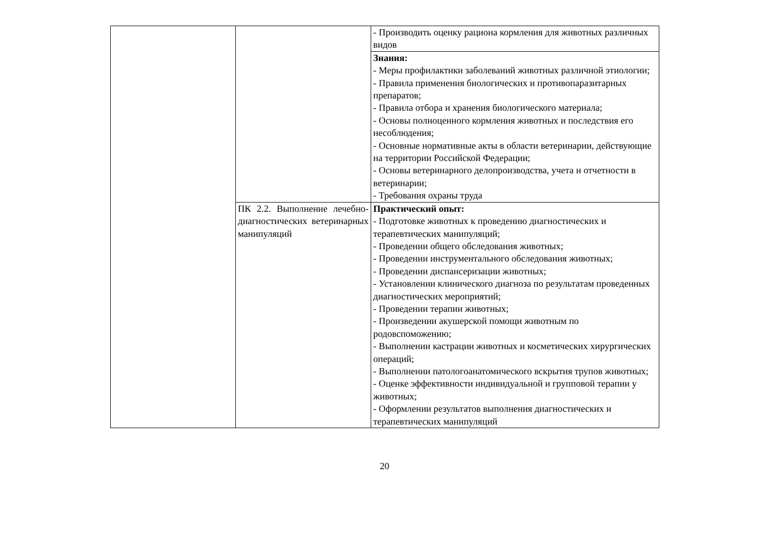| | | - Производить оценку рациона кормления для животных различных видов |
| | | Знания: - Меры профилактики заболеваний животных различной этиологии; - Правила применения биологических и противопаразитарных препаратов; - Правила отбора и хранения биологического материала; - Основы полноценного кормления животных и последствия его несоблюдения; - Основные нормативные акты в области ветеринарии, действующие на территории Российской Федерации; - Основы ветеринарного делопроизводства, учета и отчетности в ветеринарии; - Требования охраны труда |
| | ПК 2.2. Выполнение лечебно-диагностических ветеринарных манипуляций | Практический опыт: - Подготовке животных к проведению диагностических и терапевтических манипуляций; - Проведении общего обследования животных; - Проведении инструментального обследования животных; - Проведении диспансеризации животных; - Установлении клинического диагноза по результатам проведенных диагностических мероприятий; - Проведении терапии животных; - Произведении акушерской помощи животным по родовспоможению; - Выполнении кастрации животных и косметических хирургических операций; - Выполнении патологоанатомического вскрытия трупов животных; - Оценке эффективности индивидуальной и групповой терапии у животных; - Оформлении результатов выполнения диагностических и терапевтических манипуляций |
20